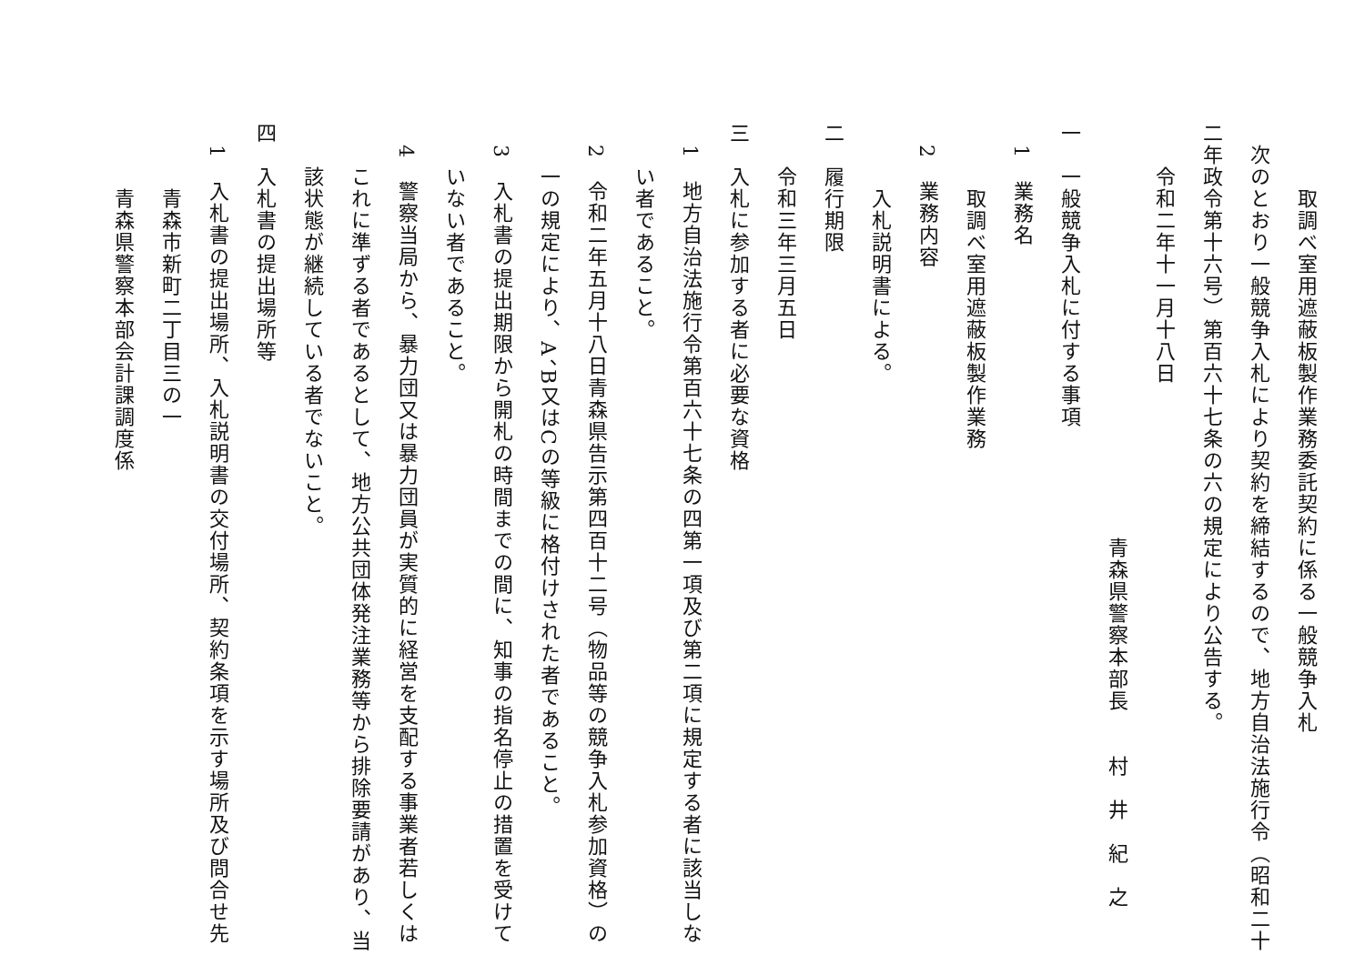取調べ室用遮蔽板製作業務委託契約に係る一般競争入札
次のとおり一般競争入札により契約を締結するので、地方自治法施行令（昭和二十
二年政令第十六号）第百六十七条の六の規定により公告する。
令和二年十一月十八日
青森県警察本部長　　村　井　紀　之
一　一般競争入札に付する事項
1　業務名
取調べ室用遮蔽板製作業務
2　業務内容
入札説明書による。
二　履行期限
令和三年三月五日
三　入札に参加する者に必要な資格
1　地方自治法施行令第百六十七条の四第一項及び第二項に規定する者に該当しな
い者であること。
2　令和二年五月十八日青森県告示第四百十二号（物品等の競争入札参加資格）の
一の規定により、A、B又はCの等級に格付けされた者であること。
3　入札書の提出期限から開札の時間までの間に、知事の指名停止の措置を受けて
いない者であること。
4　警察当局から、暴力団又は暴力団員が実質的に経営を支配する事業者若しくは
これに準ずる者であるとして、地方公共団体発注業務等から排除要請があり、当
該状態が継続している者でないこと。
四　入札書の提出場所等
1　入札書の提出場所、入札説明書の交付場所、契約条項を示す場所及び問合せ先
青森市新町二丁目三の一
青森県警察本部会計課調度係